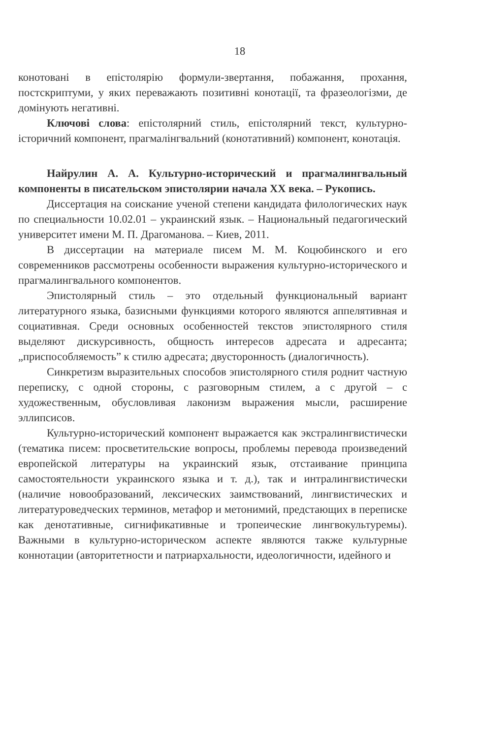18
конотовані в епістолярію формули-звертання, побажання, прохання, постскриптуми, у яких переважають позитивні конотації, та фразеологізми, де домінують негативні.
Ключові слова: епістолярний стиль, епістолярний текст, культурно-історичний компонент, прагмалінгвальний (конотативний) компонент, конотація.
Найрулин А. А. Культурно-исторический и прагмалингвальный компоненты в писательском эпистолярии начала ХХ века. – Рукопись.
Диссертация на соискание ученой степени кандидата филологических наук по специальности 10.02.01 – украинский язык. – Национальный педагогический университет имени М. П. Драгоманова. – Киев, 2011.
В диссертации на материале писем М. М. Коцюбинского и его современников рассмотрены особенности выражения культурно-исторического и прагмалингвального компонентов.
Эпистолярный стиль – это отдельный функциональный вариант литературного языка, базисными функциями которого являются аппелятивная и социативная. Среди основных особенностей текстов эпистолярного стиля выделяют дискурсивность, общность интересов адресата и адресанта; „приспособляемость” к стилю адресата; двусторонность (диалогичность).
Синкретизм выразительных способов эпистолярного стиля роднит частную переписку, с одной стороны, с разговорным стилем, а с другой – с художественным, обусловливая лаконизм выражения мысли, расширение эллипсисов.
Культурно-исторический компонент выражается как экстралингвистически (тематика писем: просветительские вопросы, проблемы перевода произведений европейской литературы на украинский язык, отстаивание принципа самостоятельности украинского языка и т. д.), так и интралингвистически (наличие новообразований, лексических заимствований, лингвистических и литературоведческих терминов, метафор и метонимий, предстающих в переписке как денотативные, сигнификативные и тропеические лингвокультуремы). Важными в культурно-историческом аспекте являются также культурные коннотации (авторитетности и патриархальности, идеологичности, идейного и